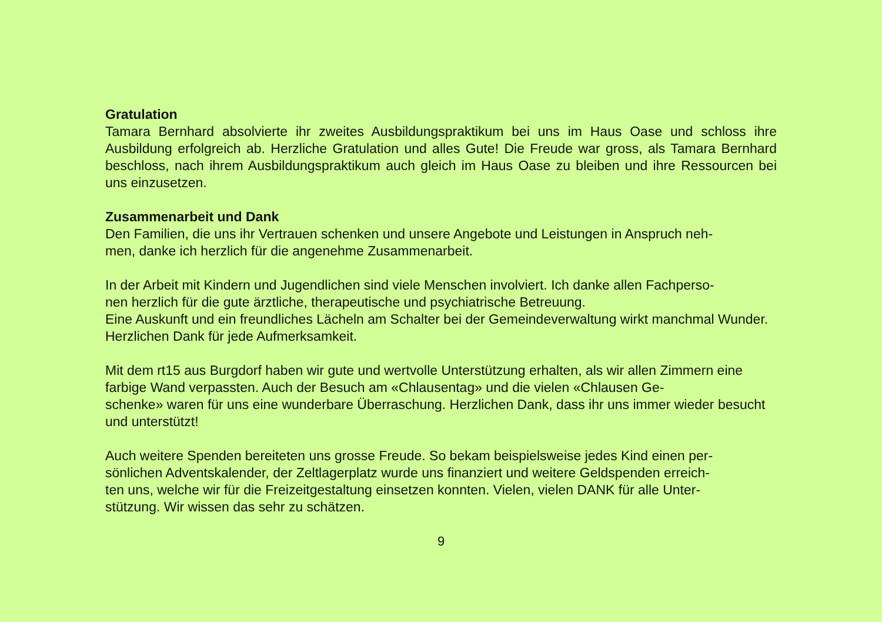Gratulation
Tamara Bernhard absolvierte ihr zweites Ausbildungspraktikum bei uns im Haus Oase und schloss ihre Ausbildung erfolgreich ab. Herzliche Gratulation und alles Gute! Die Freude war gross, als Tamara Bernhard beschloss, nach ihrem Ausbildungspraktikum auch gleich im Haus Oase zu bleiben und ihre Ressourcen bei uns einzusetzen.
Zusammenarbeit und Dank
Den Familien, die uns ihr Vertrauen schenken und unsere Angebote und Leistungen in Anspruch neh-
men, danke ich herzlich für die angenehme Zusammenarbeit.
In der Arbeit mit Kindern und Jugendlichen sind viele Menschen involviert. Ich danke allen Fachperso-
nen herzlich für die gute ärztliche, therapeutische und psychiatrische Betreuung.
Eine Auskunft und ein freundliches Lächeln am Schalter bei der Gemeindeverwaltung wirkt manchmal Wunder. Herzlichen Dank für jede Aufmerksamkeit.
Mit dem rt15 aus Burgdorf haben wir gute und wertvolle Unterstützung erhalten, als wir allen Zimmern eine farbige Wand verpassten. Auch der Besuch am «Chlausentag» und die vielen «Chlausen Ge-
schenke» waren für uns eine wunderbare Überraschung. Herzlichen Dank, dass ihr uns immer wieder besucht und unterstützt!
Auch weitere Spenden bereiteten uns grosse Freude. So bekam beispielsweise jedes Kind einen per-
sönlichen Adventskalender, der Zeltlagerplatz wurde uns finanziert und weitere Geldspenden erreich-
ten uns, welche wir für die Freizeitgestaltung einsetzen konnten. Vielen, vielen DANK für alle Unter-
stützung. Wir wissen das sehr zu schätzen.
9